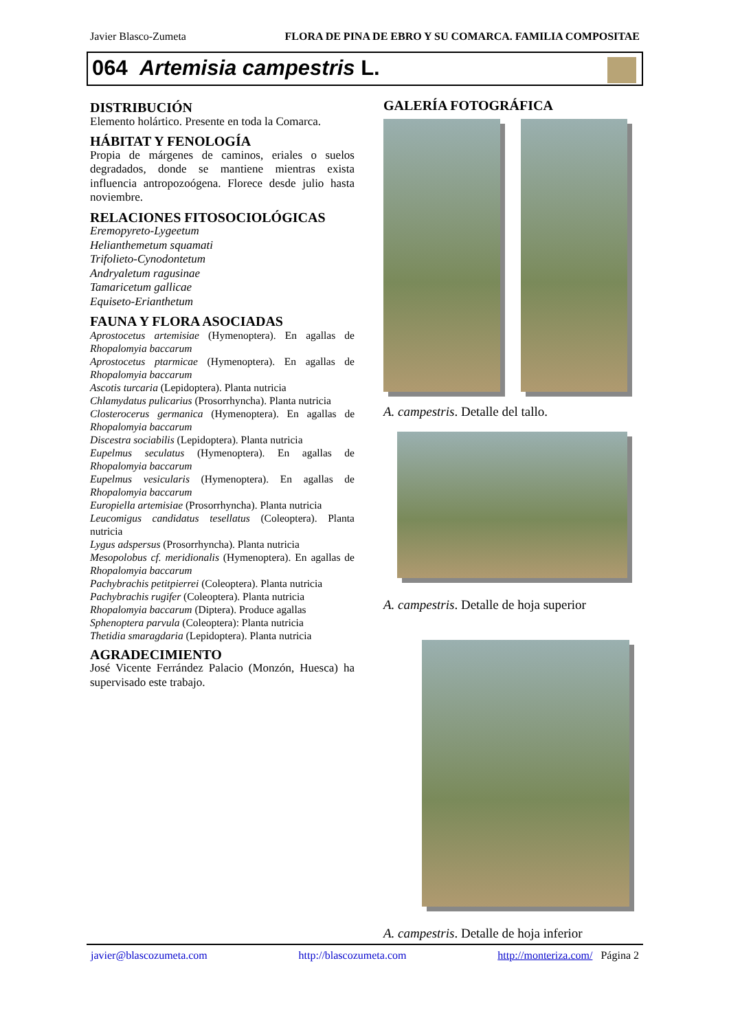Javier Blasco-Zumeta FLORA DE PINA DE EBRO Y SU COMARCA. FAMILIA COMPOSITAE
064 Artemisia campestris L.
DISTRIBUCIÓN
Elemento holártico. Presente en toda la Comarca.
HÁBITAT Y FENOLOGÍA
Propia de márgenes de caminos, eriales o suelos degradados, donde se mantiene mientras exista influencia antropozoógena. Florece desde julio hasta noviembre.
RELACIONES FITOSOCIOLÓGICAS
Eremopyreto-Lygeetum
Helianthemetum squamati
Trifolieto-Cynodontetum
Andryaletum ragusinae
Tamaricetum gallicae
Equiseto-Erianthetum
FAUNA Y FLORA ASOCIADAS
Aprostocetus artemisiae (Hymenoptera). En agallas de Rhopalomyia baccarum
Aprostocetus ptarmicae (Hymenoptera). En agallas de Rhopalomyia baccarum
Ascotis turcaria (Lepidoptera). Planta nutricia
Chlamydatus pulicarius (Prosorrhyncha). Planta nutricia
Closterocerus germanica (Hymenoptera). En agallas de Rhopalomyia baccarum
Discestra sociabilis (Lepidoptera). Planta nutricia
Eupelmus seculatus (Hymenoptera). En agallas de Rhopalomyia baccarum
Eupelmus vesicularis (Hymenoptera). En agallas de Rhopalomyia baccarum
Europiella artemisiae (Prosorrhyncha). Planta nutricia
Leucomigus candidatus tesellatus (Coleoptera). Planta nutricia
Lygus adspersus (Prosorrhyncha). Planta nutricia
Mesopolobus cf. meridionalis (Hymenoptera). En agallas de Rhopalomyia baccarum
Pachybrachis petitpierrei (Coleoptera). Planta nutricia
Pachybrachis rugifer (Coleoptera). Planta nutricia
Rhopalomyia baccarum (Diptera). Produce agallas
Sphenoptera parvula (Coleoptera): Planta nutricia
Thetidia smaragdaria (Lepidoptera). Planta nutricia
AGRADECIMIENTO
José Vicente Ferrández Palacio (Monzón, Huesca) ha supervisado este trabajo.
GALERÍA FOTOGRÁFICA
A. campestris. Detalle del tallo.
A. campestris. Detalle de hoja superior
A. campestris. Detalle de hoja inferior
javier@blascozumeta.com http://blascozumeta.com http://monteriza.com/ Página 2